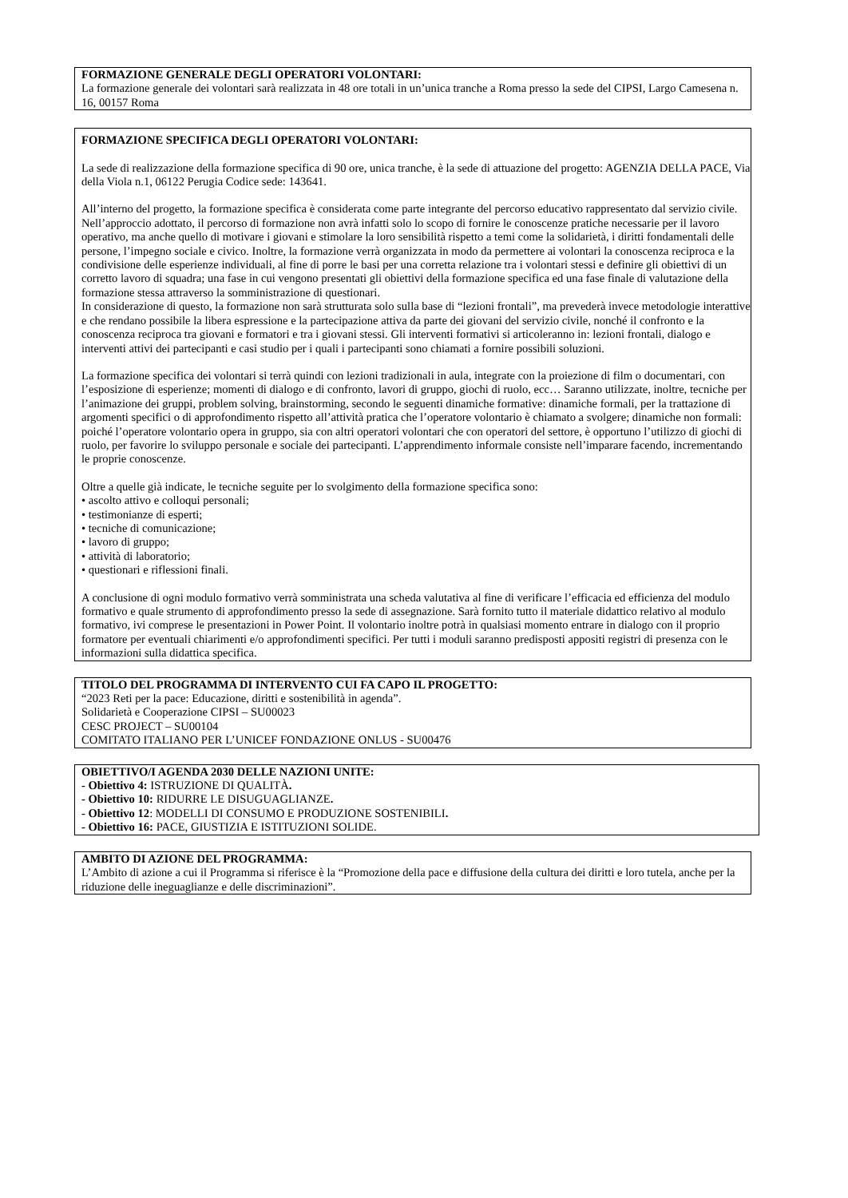FORMAZIONE GENERALE DEGLI OPERATORI VOLONTARI:
La formazione generale dei volontari sarà realizzata in 48 ore totali in un’unica tranche a Roma presso la sede del CIPSI, Largo Camesena n. 16, 00157 Roma
FORMAZIONE SPECIFICA DEGLI OPERATORI VOLONTARI:
La sede di realizzazione della formazione specifica di 90 ore, unica tranche, è la sede di attuazione del progetto: AGENZIA DELLA PACE, Via della Viola n.1, 06122 Perugia Codice sede: 143641.
All’interno del progetto, la formazione specifica è considerata come parte integrante del percorso educativo rappresentato dal servizio civile. Nell’approccio adottato, il percorso di formazione non avrà infatti solo lo scopo di fornire le conoscenze pratiche necessarie per il lavoro operativo, ma anche quello di motivare i giovani e stimolare la loro sensibilità rispetto a temi come la solidarietà, i diritti fondamentali delle persone, l’impegno sociale e civico. Inoltre, la formazione verrà organizzata in modo da permettere ai volontari la conoscenza reciproca e la condivisione delle esperienze individuali, al fine di porre le basi per una corretta relazione tra i volontari stessi e definire gli obiettivi di un corretto lavoro di squadra; una fase in cui vengono presentati gli obiettivi della formazione specifica ed una fase finale di valutazione della formazione stessa attraverso la somministrazione di questionari.
In considerazione di questo, la formazione non sarà strutturata solo sulla base di “lezioni frontali”, ma prevederà invece metodologie interattive e che rendano possibile la libera espressione e la partecipazione attiva da parte dei giovani del servizio civile, nonché il confronto e la conoscenza reciproca tra giovani e formatori e tra i giovani stessi. Gli interventi formativi si articoleranno in: lezioni frontali, dialogo e interventi attivi dei partecipanti e casi studio per i quali i partecipanti sono chiamati a fornire possibili soluzioni.
La formazione specifica dei volontari si terrà quindi con lezioni tradizionali in aula, integrate con la proiezione di film o documentari, con l’esposizione di esperienze; momenti di dialogo e di confronto, lavori di gruppo, giochi di ruolo, ecc… Saranno utilizzate, inoltre, tecniche per l’animazione dei gruppi, problem solving, brainstorming, secondo le seguenti dinamiche formative: dinamiche formali, per la trattazione di argomenti specifici o di approfondimento rispetto all’attività pratica che l’operatore volontario è chiamato a svolgere; dinamiche non formali: poiché l’operatore volontario opera in gruppo, sia con altri operatori volontari che con operatori del settore, è opportuno l’utilizzo di giochi di ruolo, per favorire lo sviluppo personale e sociale dei partecipanti. L’apprendimento informale consiste nell’imparare facendo, incrementando le proprie conoscenze.
Oltre a quelle già indicate, le tecniche seguite per lo svolgimento della formazione specifica sono:
• ascolto attivo e colloqui personali;
• testimonianze di esperti;
• tecniche di comunicazione;
• lavoro di gruppo;
• attività di laboratorio;
• questionari e riflessioni finali.
A conclusione di ogni modulo formativo verrà somministrata una scheda valutativa al fine di verificare l’efficacia ed efficienza del modulo formativo e quale strumento di approfondimento presso la sede di assegnazione. Sarà fornito tutto il materiale didattico relativo al modulo formativo, ivi comprese le presentazioni in Power Point. Il volontario inoltre potrà in qualsiasi momento entrare in dialogo con il proprio formatore per eventuali chiarimenti e/o approfondimenti specifici. Per tutti i moduli saranno predisposti appositi registri di presenza con le informazioni sulla didattica specifica.
TITOLO DEL PROGRAMMA DI INTERVENTO CUI FA CAPO IL PROGETTO:
“2023 Reti per la pace: Educazione, diritti e sostenibilità in agenda”.
Solidarietà e Cooperazione CIPSI – SU00023
CESC PROJECT – SU00104
COMITATO ITALIANO PER L’UNICEF FONDAZIONE ONLUS - SU00476
OBIETTIVO/I AGENDA 2030 DELLE NAZIONI UNITE:
- Obiettivo 4: ISTRUZIONE DI QUALITÀ.
- Obiettivo 10: RIDURRE LE DISUGUAGLIANZE.
- Obiettivo 12: MODELLI DI CONSUMO E PRODUZIONE SOSTENIBILI.
- Obiettivo 16: PACE, GIUSTIZIA E ISTITUZIONI SOLIDE.
AMBITO DI AZIONE DEL PROGRAMMA:
L’Ambito di azione a cui il Programma si riferisce è la “Promozione della pace e diffusione della cultura dei diritti e loro tutela, anche per la riduzione delle ineguaglianze e delle discriminazioni”.